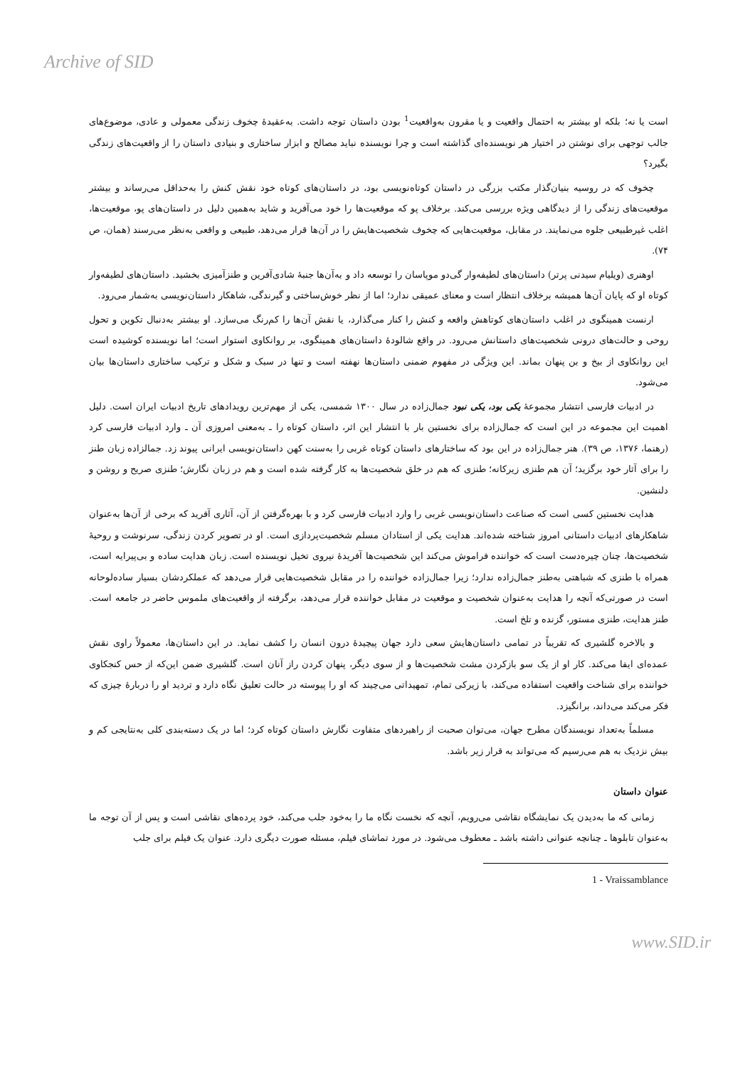Archive of SID
است یا نه؛ بلکه او بیشتر به احتمال واقعیت و یا مقرون به‌واقعیت<sup>1</sup> بودن داستان توجه داشت. به‌عقیدهٔ چخوف زندگی معمولی و عادی، موضوع‌های جالب توجهی برای نوشتن در اختیار هر نویسنده‌ای گذاشته است و چرا نویسنده نباید مصالح و ابزار ساختاری و بنیادی داستان را از واقعیت‌های زندگی بگیرد؟
چخوف که در روسیه بنیان‌گذار مکتب بزرگی در داستان کوتاه‌نویسی بود، در داستان‌های کوتاه خود نقش کنش را به‌حداقل می‌رساند و بیشتر موقعیت‌های زندگی را از دیدگاهی ویژه بررسی می‌کند. برخلاف پو که موقعیت‌ها را خود می‌آفرید و شاید به‌همین دلیل در داستان‌های پو، موقعیت‌ها، اغلب غیرطبیعی جلوه می‌نمایند. در مقابل، موقعیت‌هایی که چخوف شخصیت‌هایش را در آن‌ها قرار می‌دهد، طبیعی و واقعی به‌نظر می‌رسند (همان، ص ۷۴).
اوهنری (ویلیام سیدنی پرتر) داستان‌های لطیفه‌وار گی‌دو موپاسان را توسعه داد و به‌آن‌ها جنبهٔ شادی‌آفرین و طنزآمیزی بخشید. داستان‌های لطیفه‌وار کوتاه او که پایان آن‌ها همیشه برخلاف انتظار است و معنای عمیقی ندارد؛ اما از نظر خوش‌ساختی و گیرندگی، شاهکار داستان‌نویسی به‌شمار می‌رود.
ارنست همینگوی در اغلب داستان‌های کوتاهش واقعه و کنش را کنار می‌گذارد، یا نقش آن‌ها را کم‌رنگ می‌سازد. او بیشتر به‌دنبال تکوین و تحول روحی و حالت‌های درونی شخصیت‌های داستانش می‌رود. در واقع شالودهٔ داستان‌های همینگوی، بر روانکاوی استوار است؛ اما نویسنده کوشیده است این روانکاوی از بیخ و بن پنهان بماند. این ویژگی در مفهوم ضمنی داستان‌ها نهفته است و تنها در سبک و شکل و ترکیب ساختاری داستان‌ها بیان می‌شود.
در ادبیات فارسی انتشار مجموعهٔ یکی بود، یکی نبود جمال‌زاده در سال ۱۳۰۰ شمسی، یکی از مهم‌ترین رویدادهای تاریخ ادبیات ایران است. دلیل اهمیت این مجموعه در این است که جمال‌زاده برای نخستین بار با انتشار این اثر، داستان کوتاه را ـ به‌معنی امروزی آن ـ وارد ادبیات فارسی کرد (رهنما، ۱۳۷۶، ص ۳۹). هنر جمال‌زاده در این بود که ساختارهای داستان کوتاه غربی را به‌سنت کهن داستان‌نویسی ایرانی پیوند زد. جمالزاده زبان طنز را برای آثار خود برگزید؛ آن هم طنزی زیرکانه؛ طنزی که هم در خلق شخصیت‌ها به کار گرفته شده است و هم در زبان نگارش؛ طنزی صریح و روشن و دلنشین.
هدایت نخستین کسی است که صناعت داستان‌نویسی غربی را وارد ادبیات فارسی کرد و با بهره‌گرفتن از آن، آثاری آفرید که برخی از آن‌ها به‌عنوان شاهکارهای ادبیات داستانی امروز شناخته شده‌اند. هدایت یکی از استادان مسلم شخصیت‌پردازی است. او در تصویر کردن زندگی، سرنوشت و روحیهٔ شخصیت‌ها، چنان چیره‌دست است که خواننده فراموش می‌کند این شخصیت‌ها آفریدهٔ نیروی تخیل نویسنده است. زبان هدایت ساده و بی‌پیرایه است، همراه با طنزی که شباهتی به‌طنز جمال‌زاده ندارد؛ زیرا جمال‌زاده خواننده را در مقابل شخصیت‌هایی قرار می‌دهد که عملکردشان بسیار ساده‌لوحانه است در صورتی‌که آنچه را هدایت به‌عنوان شخصیت و موقعیت در مقابل خواننده قرار می‌دهد، برگرفته از واقعیت‌های ملموس حاضر در جامعه است. طنز هدایت، طنزی مستور، گزنده و تلخ است.
و بالاخره گلشیری که تقریباً در تمامی داستان‌هایش سعی دارد جهان پیچیدهٔ درون انسان را کشف نماید. در این داستان‌ها، معمولاً راوی نقش عمده‌ای ایفا می‌کند. کار او از یک سو بازکردن مشت شخصیت‌ها و از سوی دیگر، پنهان کردن راز آنان است. گلشیری ضمن این‌که از حس کنجکاوی خواننده برای شناخت واقعیت استفاده می‌کند، با زیرکی تمام، تمهیداتی می‌چیند که او را پیوسته در حالت تعلیق نگاه دارد و تردید او را دربارهٔ چیزی که فکر می‌کند می‌داند، برانگیزد.
مسلماً به‌تعداد نویسندگان مطرح جهان، می‌توان صحبت از راهبردهای متفاوت نگارش داستان کوتاه کرد؛ اما در یک دسته‌بندی کلی به‌نتایجی کم و بیش نزدیک به هم می‌رسیم که می‌تواند به قرار زیر باشد.
عنوان داستان
زمانی که ما به‌دیدن یک نمایشگاه نقاشی می‌رویم، آنچه که نخست نگاه ما را به‌خود جلب می‌کند، خود پرده‌های نقاشی است و پس از آن توجه ما به‌عنوان تابلوها ـ چنانچه عنوانی داشته باشد ـ معطوف می‌شود. در مورد تماشای فیلم، مسئله صورت دیگری دارد. عنوان یک فیلم برای جلب
1 - Vraissamblance
www.SID.ir